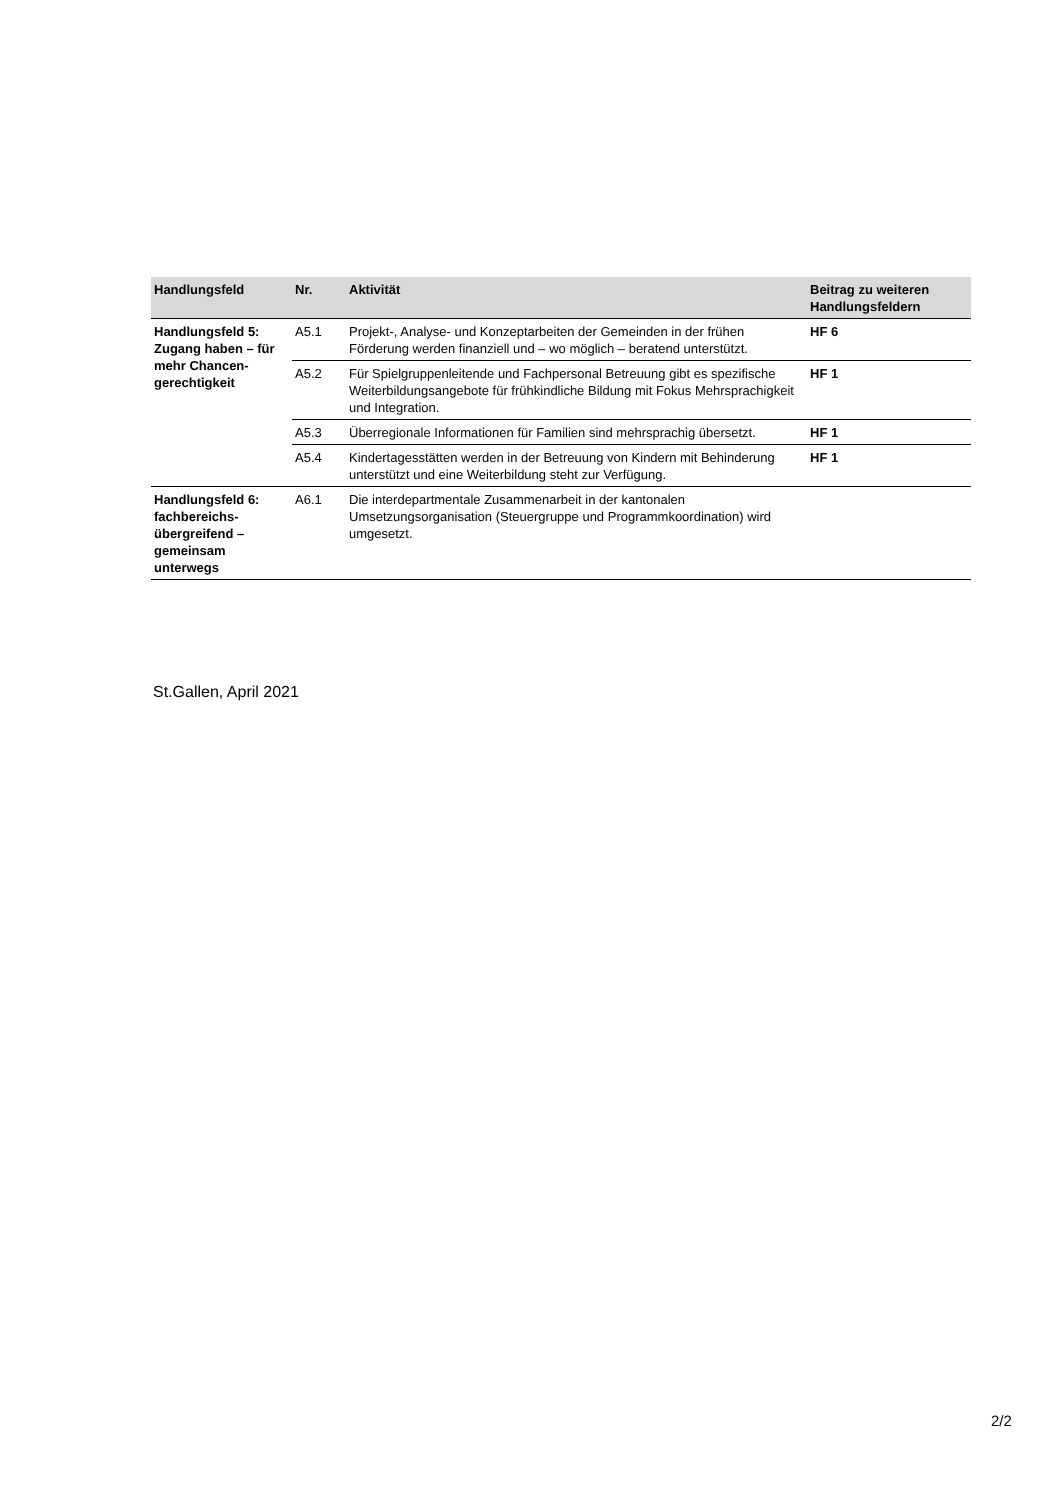| Handlungsfeld | Nr. | Aktivität | Beitrag zu weiteren Handlungsfeldern |
| --- | --- | --- | --- |
| Handlungsfeld 5: Zugang haben – für mehr Chancen-gerechtigkeit | A5.1 | Projekt-, Analyse- und Konzeptarbeiten der Gemeinden in der frühen Förderung werden finanziell und – wo möglich – beratend unterstützt. | HF 6 |
| | A5.2 | Für Spielgruppenleitende und Fachpersonal Betreuung gibt es spezifische Weiterbildungsangebote für frühkindliche Bildung mit Fokus Mehrsprachigkeit und Integration. | HF 1 |
| | A5.3 | Überregionale Informationen für Familien sind mehrsprachig übersetzt. | HF 1 |
| | A5.4 | Kindertagesstätten werden in der Betreuung von Kindern mit Behinderung unterstützt und eine Weiterbildung steht zur Verfügung. | HF 1 |
| Handlungsfeld 6: fachbereichs-übergreifend – gemeinsam unterwegs | A6.1 | Die interdepartmentale Zusammenarbeit in der kantonalen Umsetzungsorganisation (Steuergruppe und Programmkoordination) wird umgesetzt. | |
St.Gallen, April 2021
2/2